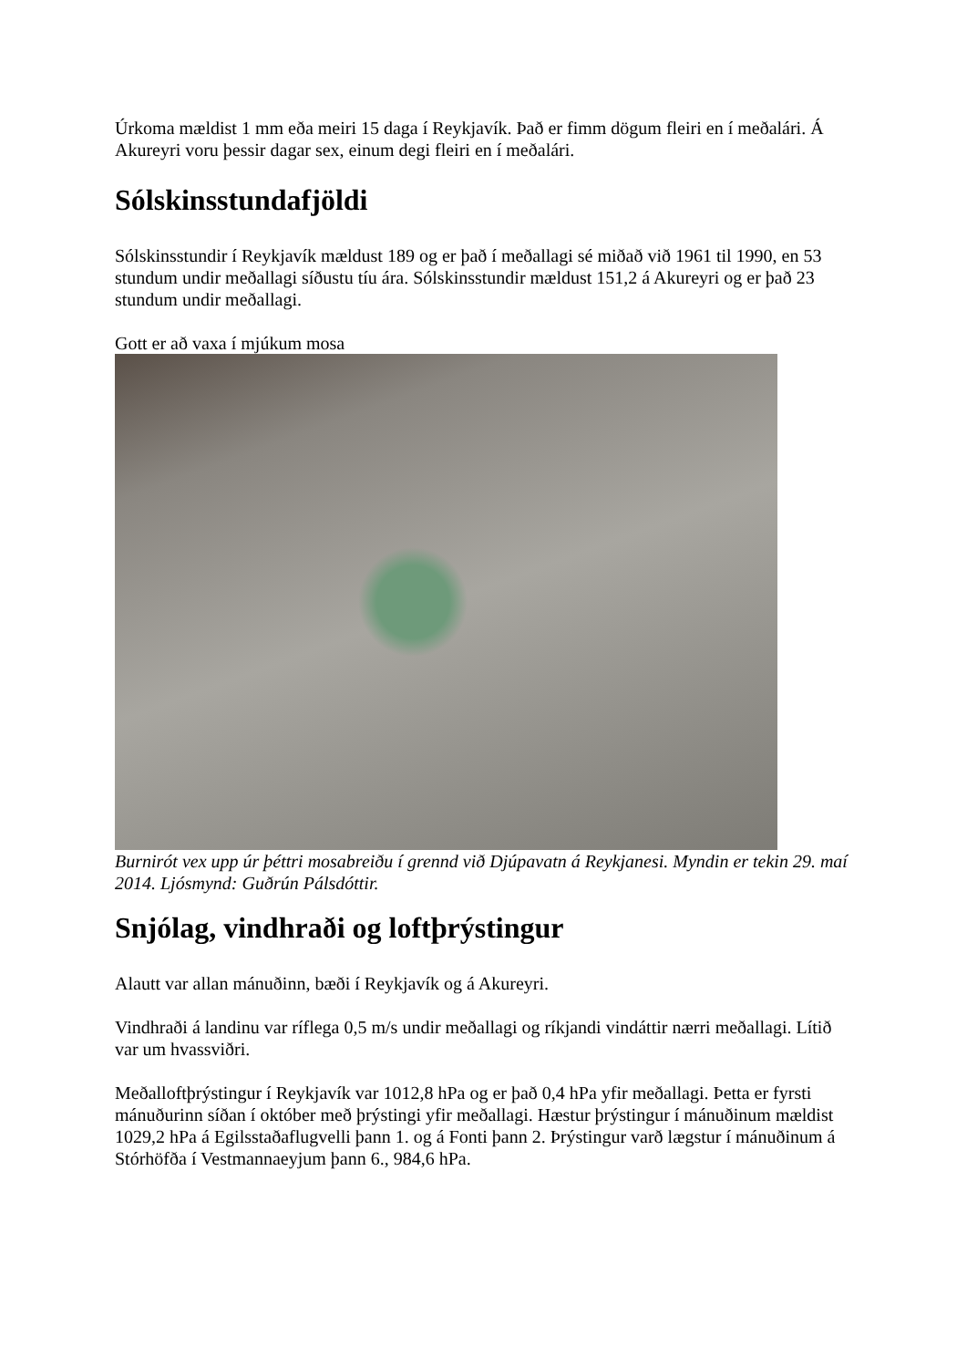Úrkoma mældist 1 mm eða meiri 15 daga í Reykjavík. Það er fimm dögum fleiri en í meðalári. Á Akureyri voru þessir dagar sex, einum degi fleiri en í meðalári.
Sólskinsstundafjöldi
Sólskinsstundir í Reykjavík mældust 189 og er það í meðallagi sé miðað við 1961 til 1990, en 53 stundum undir meðallagi síðustu tíu ára. Sólskinsstundir mældust 151,2 á Akureyri og er það 23 stundum undir meðallagi.
Gott er að vaxa í mjúkum mosa
Burnirót vex upp úr þéttri mosabreiðu í grennd við Djúpavatn á Reykjanesi. Myndin er tekin 29. maí 2014. Ljósmynd: Guðrún Pálsdóttir.
Snjólag, vindhraði og loftþrýstingur
Alautt var allan mánuðinn, bæði í Reykjavík og á Akureyri.
Vindhraði á landinu var ríflega 0,5 m/s undir meðallagi og ríkjandi vindáttir nærri meðallagi. Lítið var um hvassviðri.
Meðalloftþrýstingur í Reykjavík var 1012,8 hPa og er það 0,4 hPa yfir meðallagi. Þetta er fyrsti mánuðurinn síðan í október með þrýstingi yfir meðallagi. Hæstur þrýstingur í mánuðinum mældist 1029,2 hPa á Egilsstaðaflugvelli þann 1. og á Fonti þann 2. Þrýstingur varð lægstur í mánuðinum á Stórhöfða í Vestmannaeyjum þann 6., 984,6 hPa.